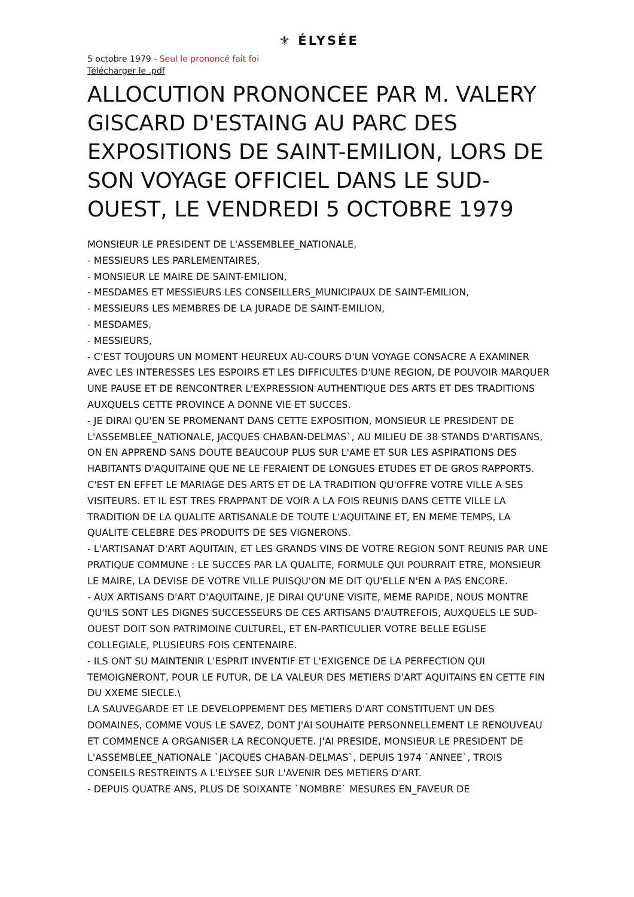⚜ ÉLYSÉE
5 octobre 1979 - Seul le prononcé fait foi
Télécharger le .pdf
ALLOCUTION PRONONCEE PAR M. VALERY GISCARD D'ESTAING AU PARC DES EXPOSITIONS DE SAINT-EMILION, LORS DE SON VOYAGE OFFICIEL DANS LE SUD-OUEST, LE VENDREDI 5 OCTOBRE 1979
MONSIEUR LE PRESIDENT DE L'ASSEMBLEE_NATIONALE,
- MESSIEURS LES PARLEMENTAIRES,
- MONSIEUR LE MAIRE DE SAINT-EMILION,
- MESDAMES ET MESSIEURS LES CONSEILLERS_MUNICIPAUX DE SAINT-EMILION,
- MESSIEURS LES MEMBRES DE LA JURADE DE SAINT-EMILION,
- MESDAMES,
- MESSIEURS,
- C'EST TOUJOURS UN MOMENT HEUREUX AU-COURS D'UN VOYAGE CONSACRE A EXAMINER AVEC LES INTERESSES LES ESPOIRS ET LES DIFFICULTES D'UNE REGION, DE POUVOIR MARQUER UNE PAUSE ET DE RENCONTRER L'EXPRESSION AUTHENTIQUE DES ARTS ET DES TRADITIONS AUXQUELS CETTE PROVINCE A DONNE VIE ET SUCCES.
- JE DIRAI QU'EN SE PROMENANT DANS CETTE EXPOSITION, MONSIEUR LE PRESIDENT DE L'ASSEMBLEE_NATIONALE, JACQUES CHABAN-DELMAS`, AU MILIEU DE 38 STANDS D'ARTISANS, ON EN APPREND SANS DOUTE BEAUCOUP PLUS SUR L'AME ET SUR LES ASPIRATIONS DES HABITANTS D'AQUITAINE QUE NE LE FERAIENT DE LONGUES ETUDES ET DE GROS RAPPORTS. C'EST EN EFFET LE MARIAGE DES ARTS ET DE LA TRADITION QU'OFFRE VOTRE VILLE A SES VISITEURS. ET IL EST TRES FRAPPANT DE VOIR A LA FOIS REUNIS DANS CETTE VILLE LA TRADITION DE LA QUALITE ARTISANALE DE TOUTE L'AQUITAINE ET, EN MEME TEMPS, LA QUALITE CELEBRE DES PRODUITS DE SES VIGNERONS.
- L'ARTISANAT D'ART AQUITAIN, ET LES GRANDS VINS DE VOTRE REGION SONT REUNIS PAR UNE PRATIQUE COMMUNE : LE SUCCES PAR LA QUALITE, FORMULE QUI POURRAIT ETRE, MONSIEUR LE MAIRE, LA DEVISE DE VOTRE VILLE PUISQU'ON ME DIT QU'ELLE N'EN A PAS ENCORE.
- AUX ARTISANS D'ART D'AQUITAINE, JE DIRAI QU'UNE VISITE, MEME RAPIDE, NOUS MONTRE QU'ILS SONT LES DIGNES SUCCESSEURS DE CES ARTISANS D'AUTREFOIS, AUXQUELS LE SUD-OUEST DOIT SON PATRIMOINE CULTUREL, ET EN-PARTICULIER VOTRE BELLE EGLISE COLLEGIALE, PLUSIEURS FOIS CENTENAIRE.
- ILS ONT SU MAINTENIR L'ESPRIT INVENTIF ET L'EXIGENCE DE LA PERFECTION QUI TEMOIGNERONT, POUR LE FUTUR, DE LA VALEUR DES METIERS D'ART AQUITAINS EN CETTE FIN DU XXEME SIECLE.\
LA SAUVEGARDE ET LE DEVELOPPEMENT DES METIERS D'ART CONSTITUENT UN DES DOMAINES, COMME VOUS LE SAVEZ, DONT J'AI SOUHAITE PERSONNELLEMENT LE RENOUVEAU ET COMMENCE A ORGANISER LA RECONQUETE. J'AI PRESIDE, MONSIEUR LE PRESIDENT DE L'ASSEMBLEE_NATIONALE `JACQUES CHABAN-DELMAS`, DEPUIS 1974 `ANNEE`, TROIS CONSEILS RESTREINTS A L'ELYSEE SUR L'AVENIR DES METIERS D'ART.
- DEPUIS QUATRE ANS, PLUS DE SOIXANTE `NOMBRE` MESURES EN_FAVEUR DE